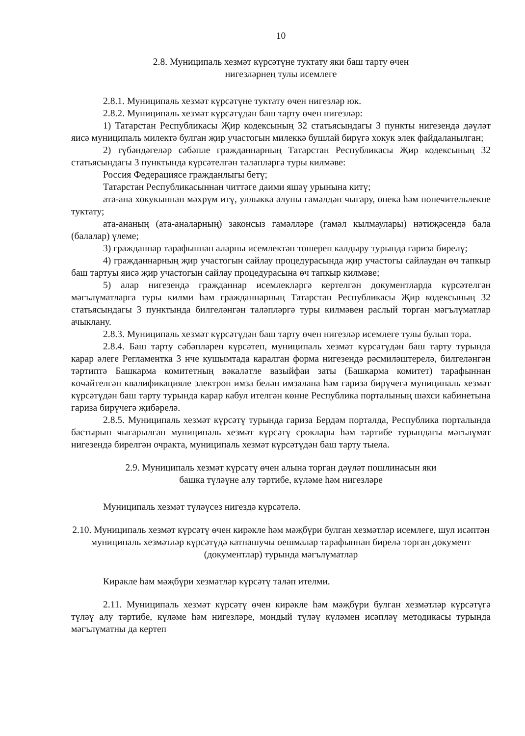10
2.8. Муниципаль хезмәт күрсәтүне туктату яки баш тарту өчен
нигезләрнең тулы исемлеге
2.8.1. Муниципаль хезмәт күрсәтүне туктату өчен нигезләр юк.
2.8.2. Муниципаль хезмәт күрсәтүдән баш тарту өчен нигезләр:
1) Татарстан Республикасы Җир кодексының 32 статьясындагы 3 пункты нигезендә дәүләт яисә муниципаль милектә булган җир участогын милеккә бушлай бирүгә хокук элек файдаланылган;
2) түбәндәгеләр сәбәпле гражданнарның Татарстан Республикасы Җир кодексының 32 статьясындагы 3 пунктында күрсәтелгән таләпләргә туры килмәве:
Россия Федерациясе гражданлыгы бетү;
Татарстан Республикасыннан читтәге даими яшәү урынына китү;
ата-ана хокукыннан мәхрүм итү, уллыкка алуны гамәлдән чыгару, опека һәм попечительлекне туктату;
ата-ананың (ата-аналарның) законсыз гамәлләре (гамәл кылмаулары) нәтиҗәсендә бала (балалар) үлеме;
3) гражданнар тарафыннан аларны исемлектән төшереп калдыру турында гариза бирелү;
4) гражданнарның җир участогын сайлау процедурасында җир участогы сайлаудан өч тапкыр баш тартуы яисә җир участогын сайлау процедурасына өч тапкыр килмәве;
5) алар нигезендә гражданнар исемлекләргә кертелгән документларда күрсәтелгән мәгълүматларга туры килми һәм гражданнарның Татарстан Республикасы Җир кодексының 32 статьясындагы 3 пунктында билгеләнгән таләпләргә туры килмәвен раслый торган мәгълүматлар ачыклану.
2.8.3. Муниципаль хезмәт күрсәтүдән баш тарту өчен нигезләр исемлеге тулы булып тора.
2.8.4. Баш тарту сәбәпләрен күрсәтеп, муниципаль хезмәт күрсәтүдән баш тарту турында карар әлеге Регламентка 3 нче кушымтада каралган форма нигезендә рәсмиләштерелә, билгеләнгән тәртиптә Башкарма комитетның вәкаләтле вазыйфаи заты (Башкарма комитет) тарафыннан көчәйтелгән квалификацияле электрон имза белән имзалана һәм гариза бирүчегә муниципаль хезмәт күрсәтүдән баш тарту турында карар кабул ителгән көнне Республика порталының шәхси кабинетына гариза бирүчегә җибәрелә.
2.8.5. Муниципаль хезмәт күрсәтү турында гариза Бердәм порталда, Республика порталында бастырып чыгарылган муниципаль хезмәт күрсәтү сроклары һәм тәртибе турындагы мәгълүмат нигезендә бирелгән очракта, муниципаль хезмәт күрсәтүдән баш тарту тыела.
2.9. Муниципаль хезмәт күрсәтү өчен алына торган дәүләт пошлинасын яки
башка түләүне алу тәртибе, күләме һәм нигезләре
Муниципаль хезмәт түләүсез нигездә күрсәтелә.
2.10. Муниципаль хезмәт күрсәтү өчен кирәкле һәм мәҗбүри булган хезмәтләр исемлеге, шул исәптән муниципаль хезмәтләр күрсәтүдә катнашучы оешмалар тарафыннан бирелә торган документ (документлар) турында мәгълүматлар
Кирәкле һәм мәҗбүри хезмәтләр күрсәтү таләп ителми.
2.11. Муниципаль хезмәт күрсәтү өчен кирәкле һәм мәҗбүри булган хезмәтләр күрсәтүгә түләү алу тәртибе, күләме һәм нигезләре, мондый түләү күләмен исәпләү методикасы турында мәгълүматны да кертеп